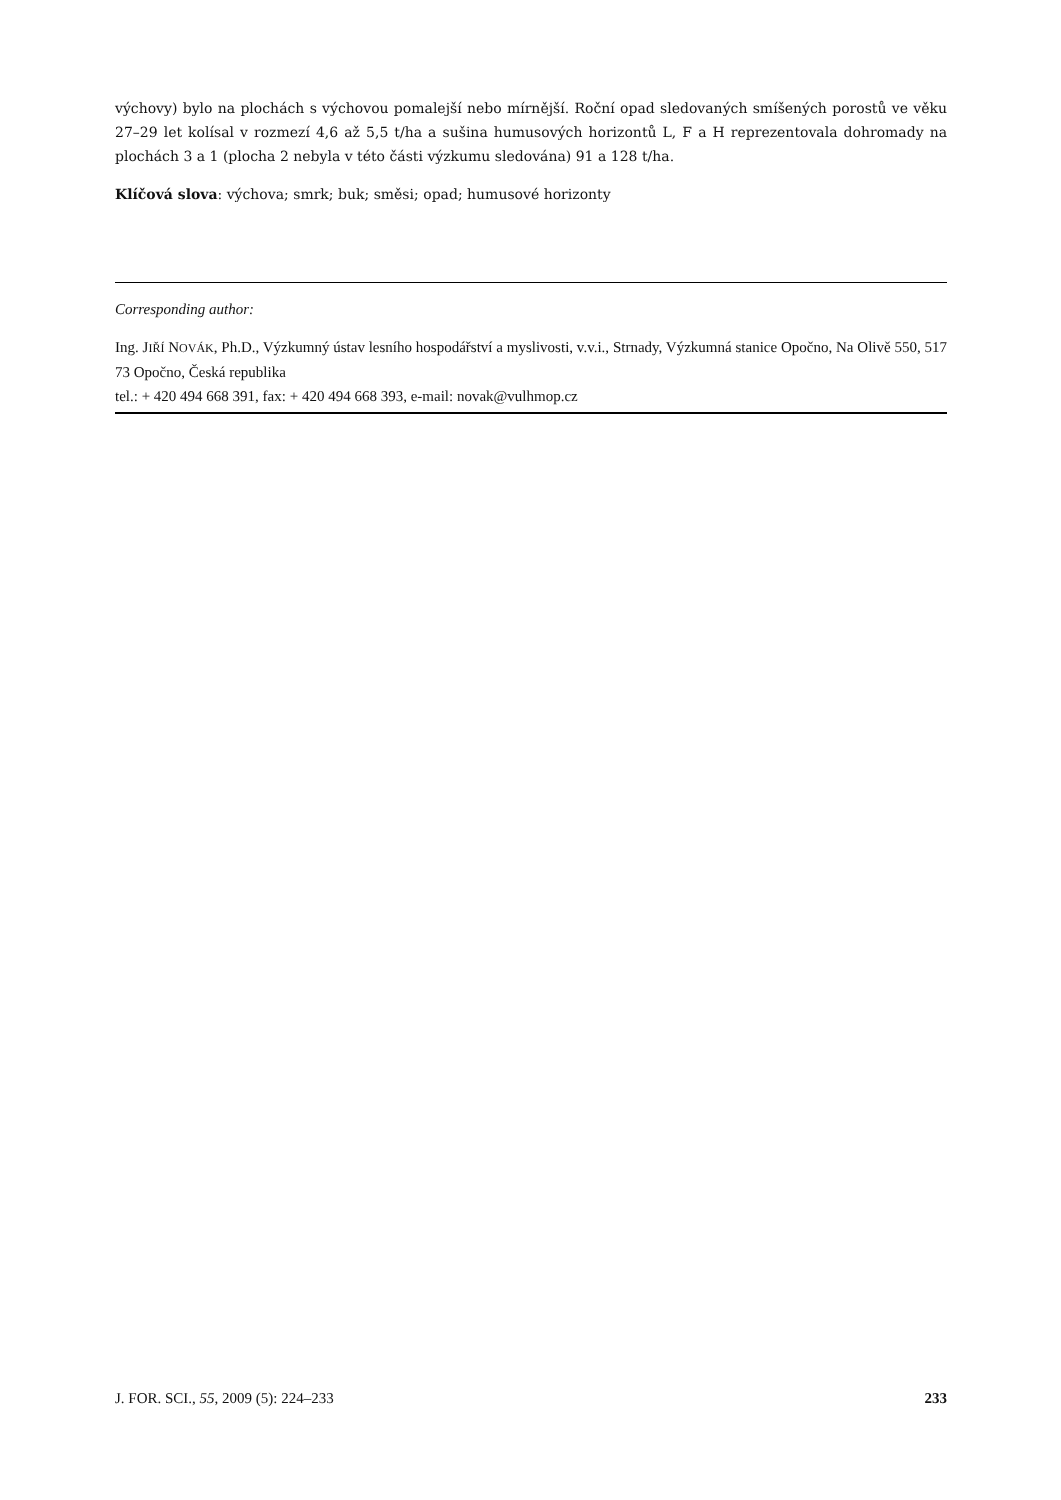výchovy) bylo na plochách s výchovou pomalejší nebo mírnější. Roční opad sledovaných smíšených porostů ve věku 27–29 let kolísal v rozmezí 4,6 až 5,5 t/ha a sušina humusových horizontů L, F a H reprezentovala dohromady na plochách 3 a 1 (plocha 2 nebyla v této části výzkumu sledována) 91 a 128 t/ha.
Klíčová slova: výchova; smrk; buk; směsi; opad; humusové horizonty
Corresponding author:
Ing. JIŘÍ NOVÁK, Ph.D., Výzkumný ústav lesního hospodářství a myslivosti, v.v.i., Strnady, Výzkumná stanice Opočno, Na Olivě 550, 517 73 Opočno, Česká republika
tel.: + 420 494 668 391, fax: + 420 494 668 393, e-mail: novak@vulhmop.cz
J. FOR. SCI., 55, 2009 (5): 224–233 233